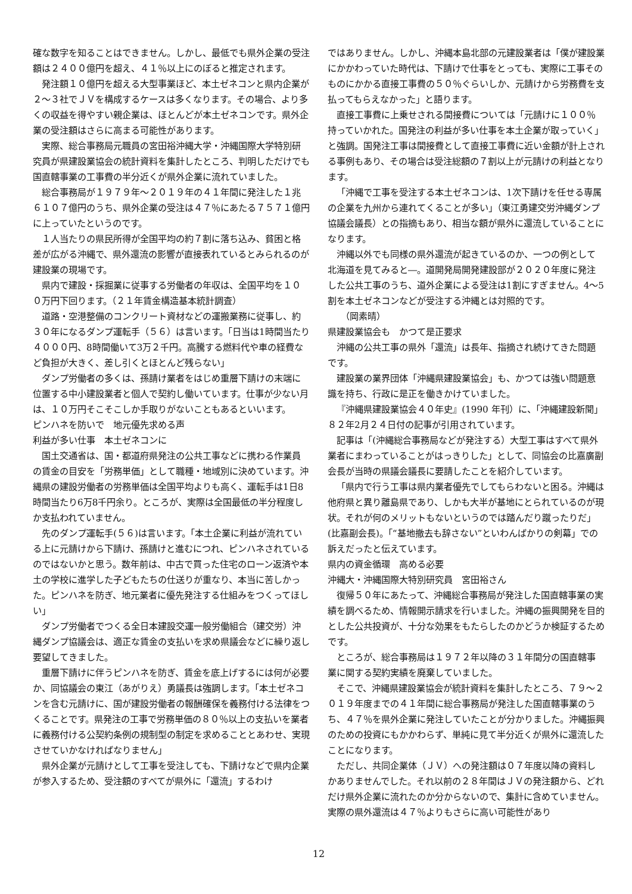確な数字を知ることはできません。しかし、最低でも県外企業の受注額は２４００億円を超え、４１％以上にのぼると推定されます。
発注額１０億円を超える大型事業ほど、本土ゼネコンと県内企業が２～３社でＪＶを構成するケースは多くなります。その場合、より多くの収益を得やすい親企業は、ほとんどが本土ゼネコンです。県外企業の受注額はさらに高まる可能性があります。
実際、総合事務局元職員の宮田裕沖縄大学・沖縄国際大学特別研究員が県建設業協会の統計資料を集計したところ、判明しただけでも国直轄事業の工事費の半分近くが県外企業に流れていました。
総合事務局が１９７９年～２０１９年の４１年間に発注した１兆６１０７億円のうち、県外企業の受注は４７％にあたる７５７１億円に上っていたというのです。
１人当たりの県民所得が全国平均の約７割に落ち込み、貧困と格差が広がる沖縄で、県外還流の影響が直接表れているとみられるのが建設業の現場です。
県内で建設・採掘業に従事する労働者の年収は、全国平均を１００万円下回ります。（２１年賃金構造基本統計調査）
道路・空港整備のコンクリート資材などの運搬業務に従事し、約３０年になるダンプ運転手（５６）は言います。「日当は1時間当たり４０００円、8時間働いて3万２千円。高騰する燃料代や車の経費など負担が大きく、差し引くとほとんど残らない」
ダンプ労働者の多くは、孫請け業者をはじめ重層下請けの末端に位置する中小建設業者と個人で契約し働いています。仕事が少ない月は、１０万円そこそこしか手取りがないこともあるといいます。
ピンハネを防いで　地元優先求める声
利益が多い仕事　本土ゼネコンに
国土交通省は、国・都道府県発注の公共工事などに携わる作業員の賃金の目安を「労務単価」として職種・地域別に決めています。沖縄県の建設労働者の労務単価は全国平均よりも高く、運転手は1日8時間当たり6万8千円余り。ところが、実際は全国最低の半分程度しか支払われていません。
先のダンプ運転手(５６)は言います。「本土企業に利益が流れている上に元請けから下請け、孫請けと進むにつれ、ピンハネされているのではないかと思う。数年前は、中古で買った住宅のローン返済や本土の学校に進学した子どもたちの仕送りが重なり、本当に苦しかった。ピンハネを防ぎ、地元業者に優先発注する仕組みをつくってほしい」
ダンプ労働者でつくる全日本建設交運一般労働組合（建交労）沖縄ダンプ協議会は、適正な賃金の支払いを求め県議会などに繰り返し要望してきました。
重層下請けに伴うピンハネを防ぎ、賃金を底上げするには何が必要か、同協議会の東江（あがりえ）勇議長は強調します。「本土ゼネコンを含む元請けに、国が建設労働者の報酬確保を義務付ける法律をつくることです。県発注の工事で労務単価の８０％以上の支払いを業者に義務付ける公契約条例の規制型の制定を求めることとあわせ、実現させていかなければなりません」
県外企業が元請けとして工事を受注しても、下請けなどで県内企業が参入するため、受注額のすべてが県外に「還流」するわけ
ではありません。しかし、沖縄本島北部の元建設業者は「僕が建設業にかかわっていた時代は、下請けで仕事をとっても、実際に工事そのものにかかる直接工事費の５０％ぐらいしか、元請けから労務費を支払ってもらえなかった」と語ります。
直接工事費に上乗せされる間接費については「元請けに１００％持っていかれた。国発注の利益が多い仕事を本土企業が取っていく」と強調。国発注工事は間接費として直接工事費に近い金額が計上される事例もあり、その場合は受注総額の７割以上が元請けの利益となります。
「沖縄で工事を受注する本土ゼネコンは、1次下請けを任せる専属の企業を九州から連れてくることが多い」（東江勇建交労沖縄ダンプ協議会議長）との指摘もあり、相当な額が県外に還流していることになります。
沖縄以外でも同様の県外還流が起きているのか、一つの例として北海道を見てみると―。道開発局開発建設部が２０２０年度に発注した公共工事のうち、道外企業による受注は1割にすぎません。4～5割を本土ゼネコンなどが受注する沖縄とは対照的です。
　（岡素晴）
県建設業協会も　かつて是正要求
沖縄の公共工事の県外「還流」は長年、指摘され続けてきた問題です。
建設業の業界団体「沖縄県建設業協会」も、かつては強い問題意識を持ち、行政に是正を働きかけていました。
『沖縄県建設業協会４０年史』(1990 年刊）に、「沖縄建設新聞」８２年2月２４日付の記事が引用されています。
記事は「(沖縄総合事務局などが発注する）大型工事はすべて県外業者にまわっていることがはっきりした」として、同協会の比嘉廣副会長が当時の県議会議長に要請したことを紹介しています。
「県内で行う工事は県内業者優先でしてもらわないと困る。沖縄は他府県と異り離島県であり、しかも大半が基地にとられているのが現状。それが何のメリットもないというのでは踏んだり蹴ったりだ」(比嘉副会長)。「“基地撤去も辞さない”といわんばかりの剣幕」での訴えだったと伝えています。
県内の資金循環　高める必要
沖縄大・沖縄国際大特別研究員　宮田裕さん
復帰５０年にあたって、沖縄総合事務局が発注した国直轄事業の実績を調べるため、情報開示請求を行いました。沖縄の振興開発を目的とした公共投資が、十分な効果をもたらしたのかどうか検証するためです。
ところが、総合事務局は１９７２年以降の３１年間分の国直轄事業に関する契約実績を廃棄していました。
そこで、沖縄県建設業協会が統計資料を集計したところ、７９～２０１９年度までの４１年間に総合事務局が発注した国直轄事業のうち、４７％を県外企業に発注していたことが分かりました。沖縄振興のための投資にもかかわらず、単純に見て半分近くが県外に還流したことになります。
ただし、共同企業体（ＪＶ）への発注額は０７年度以降の資料しかありませんでした。それ以前の２８年間はＪＶの発注額から、どれだけ県外企業に流れたのか分からないので、集計に含めていません。実際の県外還流は４７％よりもさらに高い可能性があり
12